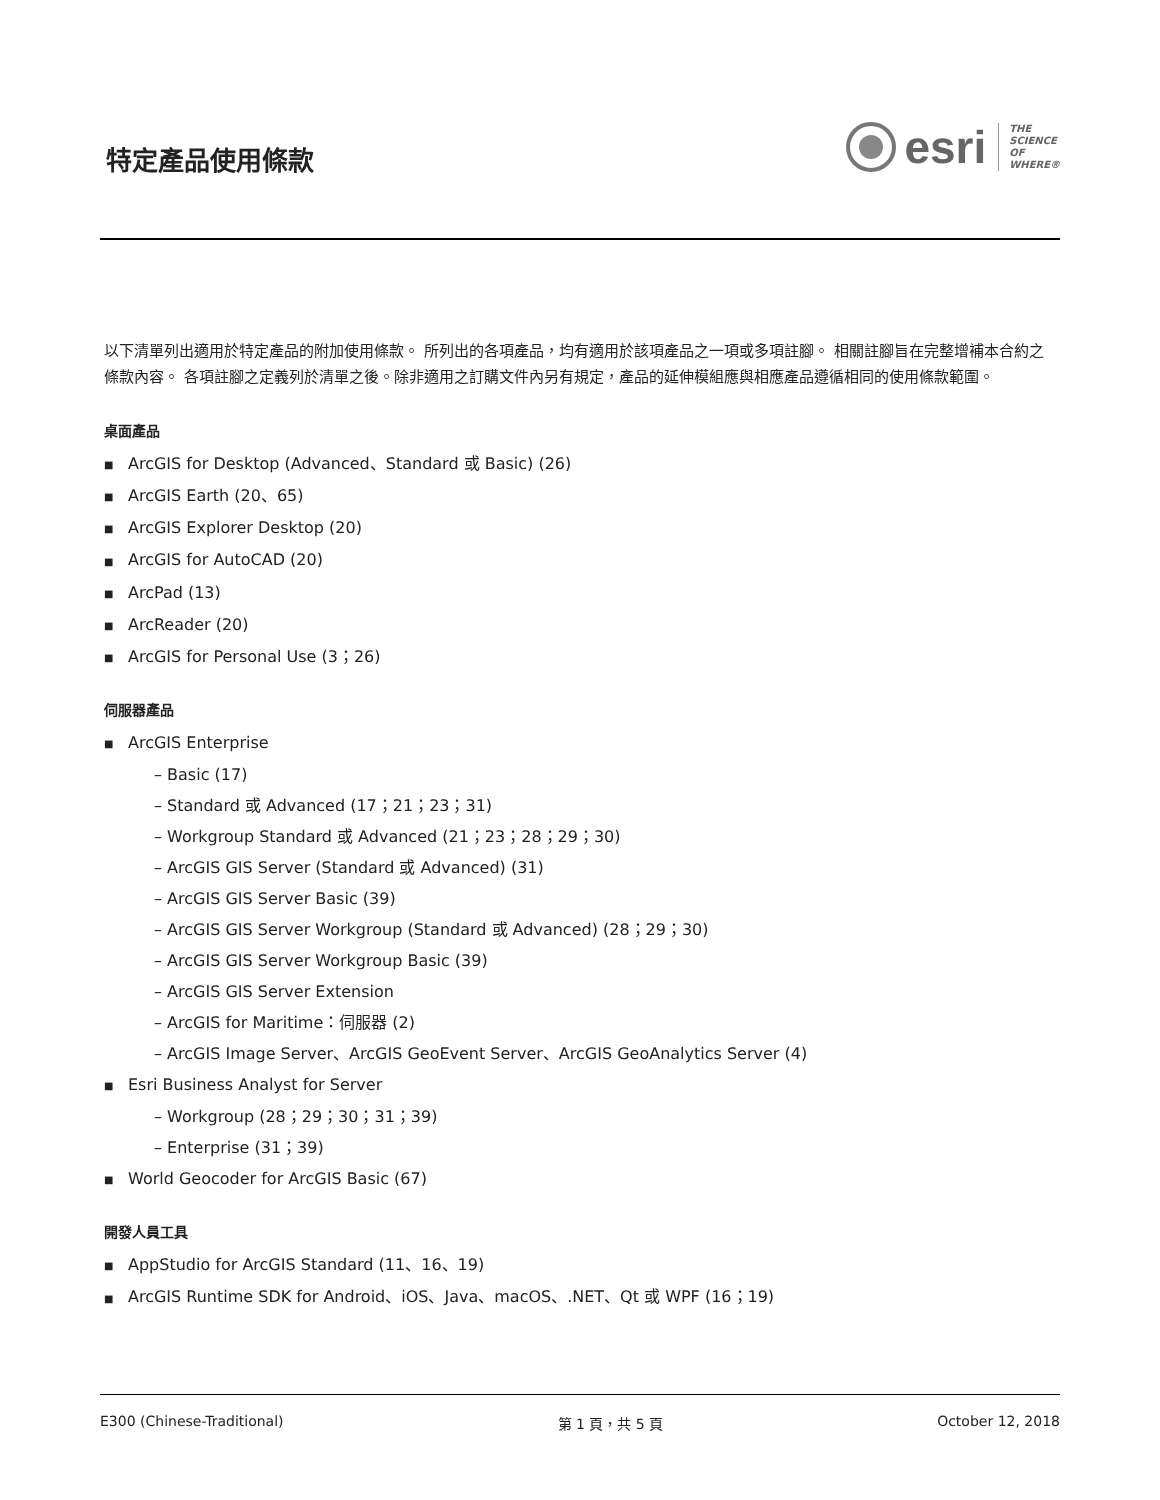特定產品使用條款
esri
THE
SCIENCE
OF
WHERE®
以下清單列出適用於特定產品的附加使用條款。 所列出的各項產品，均有適用於該項產品之一項或多項註腳。 相關註腳旨在完整增補本合約之條款內容。 各項註腳之定義列於清單之後。除非適用之訂購文件內另有規定，產品的延伸模組應與相應產品遵循相同的使用條款範圍。
桌面產品
■ ArcGIS for Desktop (Advanced、Standard 或 Basic) (26)
■ ArcGIS Earth (20、65)
■ ArcGIS Explorer Desktop (20)
■ ArcGIS for AutoCAD (20)
■ ArcPad (13)
■ ArcReader (20)
■ ArcGIS for Personal Use (3；26)
伺服器產品
■ ArcGIS Enterprise
– Basic (17)
– Standard 或 Advanced (17；21；23；31)
– Workgroup Standard 或 Advanced (21；23；28；29；30)
– ArcGIS GIS Server (Standard 或 Advanced) (31)
– ArcGIS GIS Server Basic (39)
– ArcGIS GIS Server Workgroup (Standard 或 Advanced) (28；29；30)
– ArcGIS GIS Server Workgroup Basic (39)
– ArcGIS GIS Server Extension
– ArcGIS for Maritime：伺服器 (2)
– ArcGIS Image Server、ArcGIS GeoEvent Server、ArcGIS GeoAnalytics Server (4)
■ Esri Business Analyst for Server
– Workgroup (28；29；30；31；39)
– Enterprise (31；39)
■ World Geocoder for ArcGIS Basic (67)
開發人員工具
■ AppStudio for ArcGIS Standard (11、16、19)
■ ArcGIS Runtime SDK for Android、iOS、Java、macOS、.NET、Qt 或 WPF (16；19)
E300 (Chinese-Traditional) 第 1 頁，共 5 頁 October 12, 2018